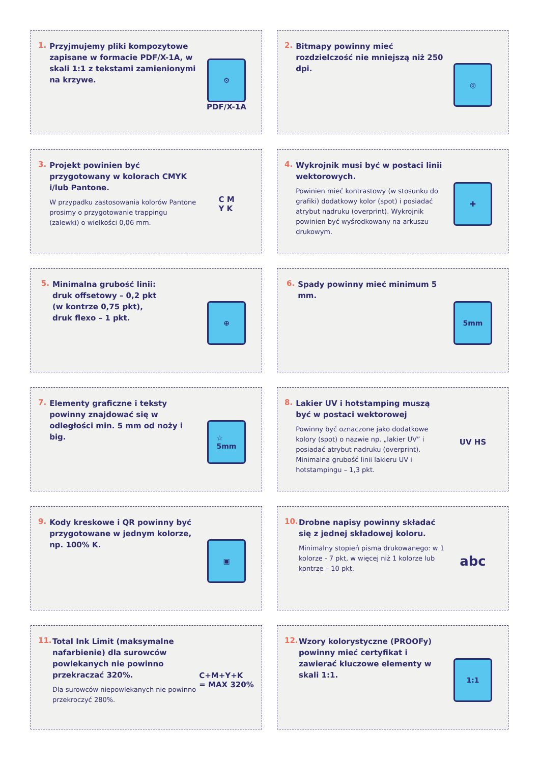1.
Przyjmujemy pliki kompozytowe zapisane w formacie PDF/X-1A, w skali 1:1 z tekstami zamienionymi na krzywe.
⚙
PDF/X-1A
2.
Bitmapy powinny mieć rozdzielczość nie mniejszą niż 250 dpi.
◎
3.
Projekt powinien być przygotowany w kolorach CMYK i/lub Pantone.
W przypadku zastosowania kolorów Pantone prosimy o przygotowanie trappingu (zalewki) o wielkości 0,06 mm.
C M
Y K
4.
Wykrojnik musi być w postaci linii wektorowych.
Powinien mieć kontrastowy (w stosunku do grafiki) dodatkowy kolor (spot) i posiadać atrybut nadruku (overprint). Wykrojnik powinien być wyśrodkowany na arkuszu drukowym.
✚
5.
Minimalna grubość linii:
druk offsetowy – 0,2 pkt
(w kontrze 0,75 pkt),
druk flexo – 1 pkt.
⊕
6.
Spady powinny mieć minimum 5 mm.
5mm
7.
Elementy graficzne i teksty powinny znajdować się w odległości min. 5 mm od noży i big.
☆
5mm
8.
Lakier UV i hotstamping muszą być w postaci wektorowej
Powinny być oznaczone jako dodatkowe kolory (spot) o nazwie np. „lakier UV” i posiadać atrybut nadruku (overprint). Minimalna grubość linii lakieru UV i hotstampingu – 1,3 pkt.
UV HS
9.
Kody kreskowe i QR powinny być przygotowane w jednym kolorze, np. 100% K.
▣
10.
Drobne napisy powinny składać się z jednej składowej koloru.
Minimalny stopień pisma drukowanego: w 1 kolorze - 7 pkt, w więcej niż 1 kolorze lub kontrze – 10 pkt.
abc
11.
Total Ink Limit (maksymalne nafarbienie) dla surowców powlekanych nie powinno przekraczać 320%.
Dla surowców niepowlekanych nie powinno przekroczyć 280%.
C+M+Y+K
= MAX 320%
12.
Wzory kolorystyczne (PROOFy) powinny mieć certyfikat i zawierać kluczowe elementy w skali 1:1.
1:1